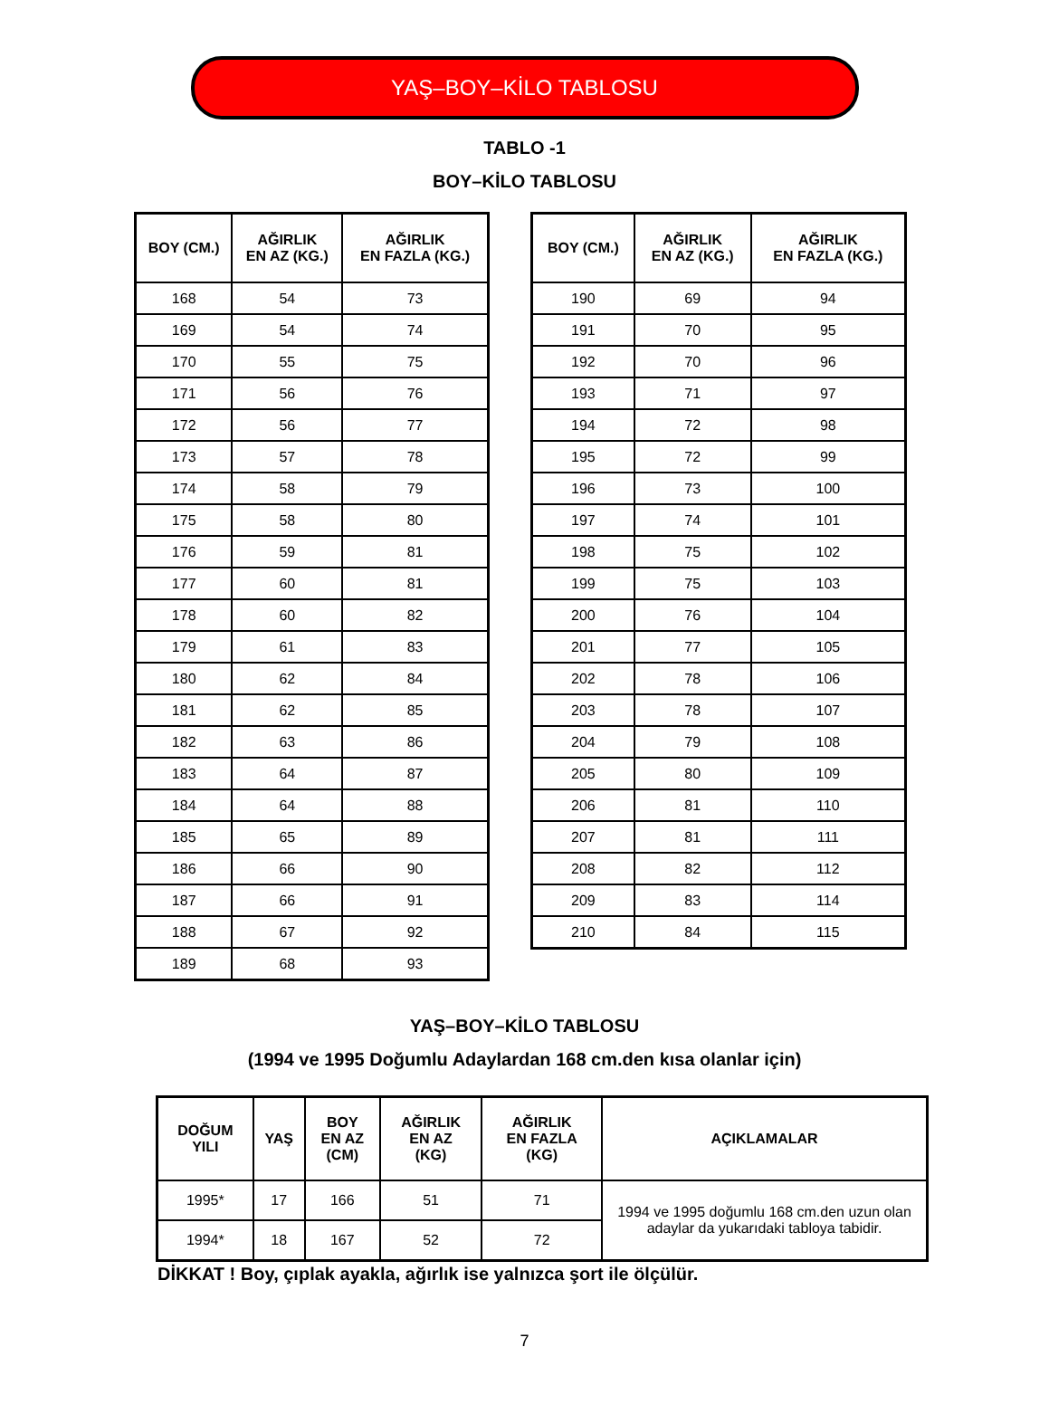YAŞ–BOY–KİLO TABLOSU
TABLO -1
BOY–KİLO TABLOSU
| BOY (CM.) | AĞIRLIK EN AZ (KG.) | AĞIRLIK EN FAZLA (KG.) |
| --- | --- | --- |
| 168 | 54 | 73 |
| 169 | 54 | 74 |
| 170 | 55 | 75 |
| 171 | 56 | 76 |
| 172 | 56 | 77 |
| 173 | 57 | 78 |
| 174 | 58 | 79 |
| 175 | 58 | 80 |
| 176 | 59 | 81 |
| 177 | 60 | 81 |
| 178 | 60 | 82 |
| 179 | 61 | 83 |
| 180 | 62 | 84 |
| 181 | 62 | 85 |
| 182 | 63 | 86 |
| 183 | 64 | 87 |
| 184 | 64 | 88 |
| 185 | 65 | 89 |
| 186 | 66 | 90 |
| 187 | 66 | 91 |
| 188 | 67 | 92 |
| 189 | 68 | 93 |
| BOY (CM.) | AĞIRLIK EN AZ (KG.) | AĞIRLIK EN FAZLA (KG.) |
| --- | --- | --- |
| 190 | 69 | 94 |
| 191 | 70 | 95 |
| 192 | 70 | 96 |
| 193 | 71 | 97 |
| 194 | 72 | 98 |
| 195 | 72 | 99 |
| 196 | 73 | 100 |
| 197 | 74 | 101 |
| 198 | 75 | 102 |
| 199 | 75 | 103 |
| 200 | 76 | 104 |
| 201 | 77 | 105 |
| 202 | 78 | 106 |
| 203 | 78 | 107 |
| 204 | 79 | 108 |
| 205 | 80 | 109 |
| 206 | 81 | 110 |
| 207 | 81 | 111 |
| 208 | 82 | 112 |
| 209 | 83 | 114 |
| 210 | 84 | 115 |
YAŞ–BOY–KİLO TABLOSU
(1994 ve 1995 Doğumlu Adaylardan 168 cm.den kısa olanlar için)
| DOĞUM YILI | YAŞ | BOY EN AZ (CM) | AĞIRLIK EN AZ (KG) | AĞIRLIK EN FAZLA (KG) | AÇIKLAMALAR |
| --- | --- | --- | --- | --- | --- |
| 1995* | 17 | 166 | 51 | 71 | 1994 ve 1995 doğumlu 168 cm.den uzun olan adaylar da yukarıdaki tabloya tabidir. |
| 1994* | 18 | 167 | 52 | 72 | |
DİKKAT ! Boy, çıplak ayakla, ağırlık ise yalnızca şort ile ölçülür.
7